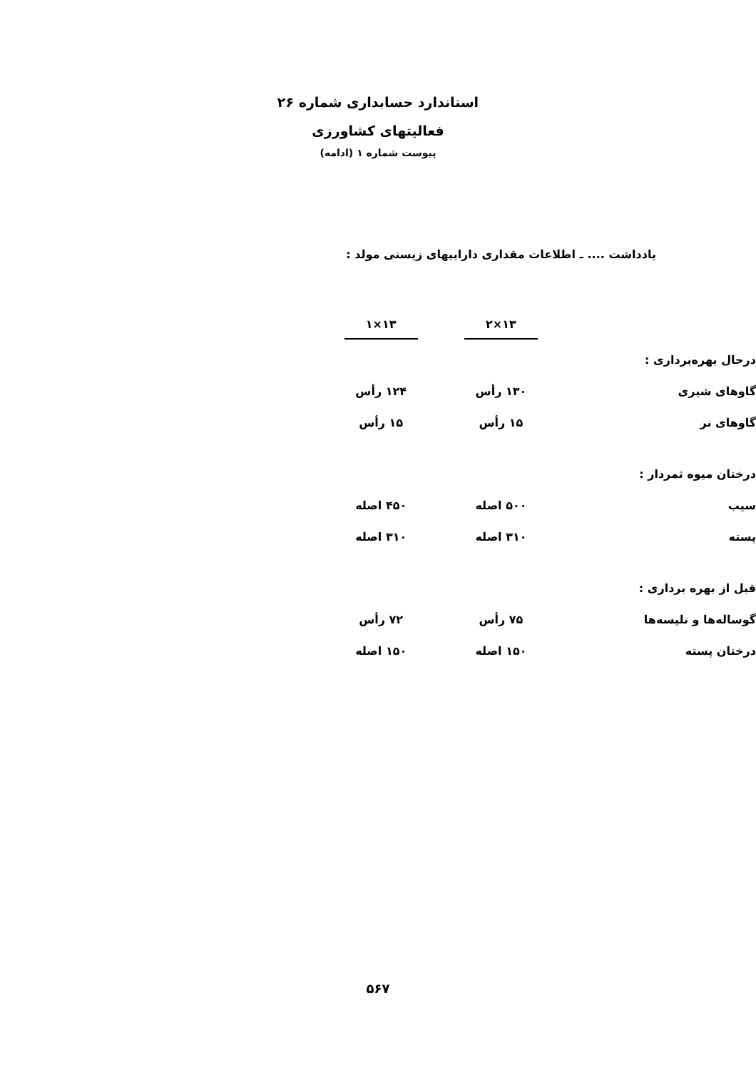استاندارد حسابداری شماره ۲۶
فعالیتهای کشاورزی
پیوست شماره ۱ (ادامه)
یادداشت .... ـ اطلاعات مقداری داراییهای زیستی مولد :
| | ۱۳×۲ | ۱۳×۱ |
| --- | --- | --- |
| درحال بهره‌برداری : | | |
| گاوهای شیری | ۱۳۰ رأس | ۱۲۴ رأس |
| گاوهای نر | ۱۵ رأس | ۱۵ رأس |
| درختان میوه ثمردار : | | |
| سیب | ۵۰۰ اصله | ۴۵۰ اصله |
| پسته | ۳۱۰ اصله | ۳۱۰ اصله |
| قبل از بهره برداری : | | |
| گوساله‌ها و تلیسه‌ها | ۷۵ رأس | ۷۲ رأس |
| درختان پسته | ۱۵۰ اصله | ۱۵۰ اصله |
۵۶۷